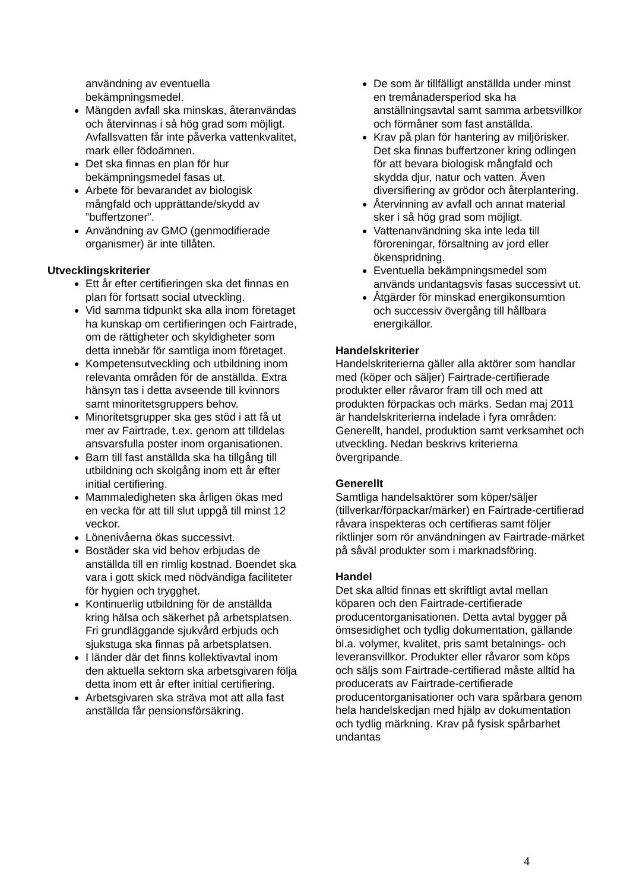användning av eventuella bekämpningsmedel.
Mängden avfall ska minskas, återanvändas och återvinnas i så hög grad som möjligt. Avfallsvatten får inte påverka vattenkvalitet, mark eller födoämnen.
Det ska finnas en plan för hur bekämpningsmedel fasas ut.
Arbete för bevarandet av biologisk mångfald och upprättande/skydd av ”buffertzoner”.
Användning av GMO (genmodifierade organismer) är inte tillåten.
Utvecklingskriterier
Ett år efter certifieringen ska det finnas en plan för fortsatt social utveckling.
Vid samma tidpunkt ska alla inom företaget ha kunskap om certifieringen och Fairtrade, om de rättigheter och skyldigheter som detta innebär för samtliga inom företaget.
Kompetensutveckling och utbildning inom relevanta områden för de anställda. Extra hänsyn tas i detta avseende till kvinnors samt minoritetsgruppers behov.
Minoritetsgrupper ska ges stöd i att få ut mer av Fairtrade, t.ex. genom att tilldelas ansvarsfulla poster inom organisationen.
Barn till fast anställda ska ha tillgång till utbildning och skolgång inom ett år efter initial certifiering.
Mammaledigheten ska årligen ökas med en vecka för att till slut uppgå till minst 12 veckor.
Lönenivåerna ökas successivt.
Bostäder ska vid behov erbjudas de anställda till en rimlig kostnad. Boendet ska vara i gott skick med nödvändiga faciliteter för hygien och trygghet.
Kontinuerlig utbildning för de anställda kring hälsa och säkerhet på arbetsplatsen. Fri grundläggande sjukvård erbjuds och sjukstuga ska finnas på arbetsplatsen.
I länder där det finns kollektivavtal inom den aktuella sektorn ska arbetsgivaren följa detta inom ett år efter initial certifiering.
Arbetsgivaren ska sträva mot att alla fast anställda får pensionsförsäkring.
De som är tillfälligt anställda under minst en tremånadersperiod ska ha anställningsavtal samt samma arbetsvillkor och förmåner som fast anställda.
Krav på plan för hantering av miljörisker. Det ska finnas buffertzoner kring odlingen för att bevara biologisk mångfald och skydda djur, natur och vatten. Även diversifiering av grödor och återplantering.
Återvinning av avfall och annat material sker i så hög grad som möjligt.
Vattenanvändning ska inte leda till föroreningar, försaltning av jord eller ökenspridning.
Eventuella bekämpningsmedel som används undantagsvis fasas successivt ut.
Åtgärder för minskad energikonsumtion och successiv övergång till hållbara energikällor.
Handelskriterier
Handelskriterierna gäller alla aktörer som handlar med (köper och säljer) Fairtrade-certifierade produkter eller råvaror fram till och med att produkten förpackas och märks. Sedan maj 2011 är handelskriterierna indelade i fyra områden: Generellt, handel, produktion samt verksamhet och utveckling. Nedan beskrivs kriterierna övergripande.
Generellt
Samtliga handelsaktörer som köper/säljer (tillverkar/förpackar/märker) en Fairtrade-certifierad råvara inspekteras och certifieras samt följer riktlinjer som rör användningen av Fairtrade-märket på såväl produkter som i marknadsföring.
Handel
Det ska alltid finnas ett skriftligt avtal mellan köparen och den Fairtrade-certifierade producentorganisationen. Detta avtal bygger på ömsesidighet och tydlig dokumentation, gällande bl.a. volymer, kvalitet, pris samt betalnings- och leveransvillkor. Produkter eller råvaror som köps och säljs som Fairtrade-certifierad måste alltid ha producerats av Fairtrade-certifierade producentorganisationer och vara spårbara genom hela handelskedjan med hjälp av dokumentation och tydlig märkning. Krav på fysisk spårbarhet undantas
4